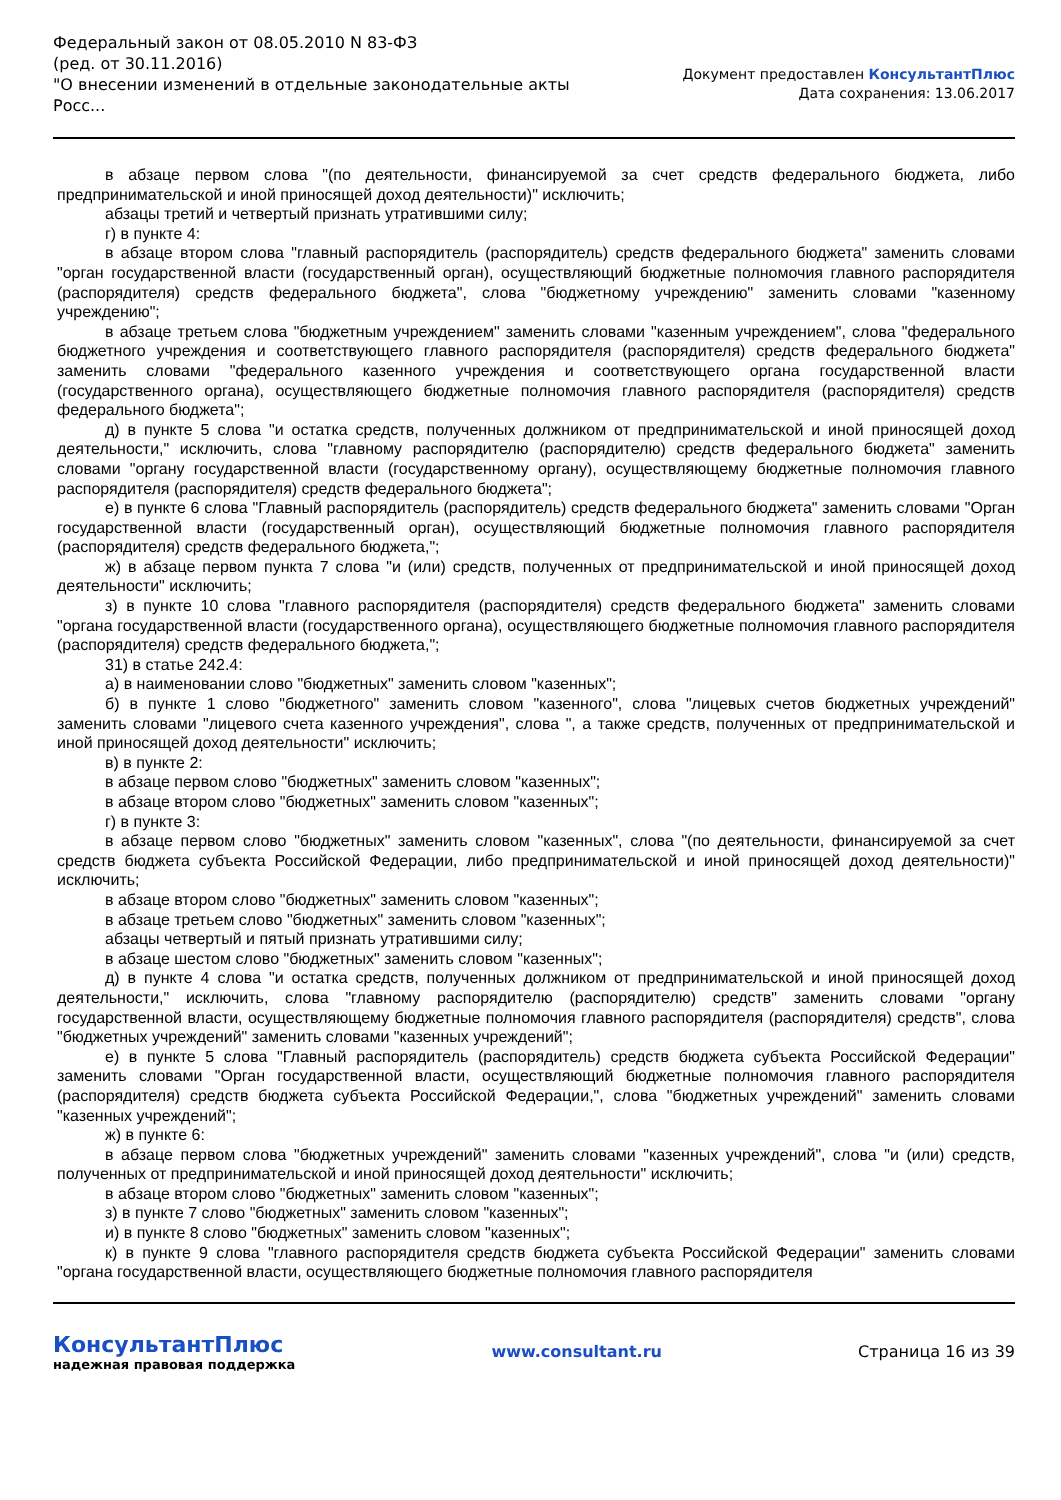Федеральный закон от 08.05.2010 N 83-ФЗ
(ред. от 30.11.2016)
"О внесении изменений в отдельные законодательные акты Росс...
Документ предоставлен КонсультантПлюс
Дата сохранения: 13.06.2017
в абзаце первом слова "(по деятельности, финансируемой за счет средств федерального бюджета, либо предпринимательской и иной приносящей доход деятельности)" исключить;
абзацы третий и четвертый признать утратившими силу;
г) в пункте 4:
в абзаце втором слова "главный распорядитель (распорядитель) средств федерального бюджета" заменить словами "орган государственной власти (государственный орган), осуществляющий бюджетные полномочия главного распорядителя (распорядителя) средств федерального бюджета", слова "бюджетному учреждению" заменить словами "казенному учреждению";
в абзаце третьем слова "бюджетным учреждением" заменить словами "казенным учреждением", слова "федерального бюджетного учреждения и соответствующего главного распорядителя (распорядителя) средств федерального бюджета" заменить словами "федерального казенного учреждения и соответствующего органа государственной власти (государственного органа), осуществляющего бюджетные полномочия главного распорядителя (распорядителя) средств федерального бюджета";
д) в пункте 5 слова "и остатка средств, полученных должником от предпринимательской и иной приносящей доход деятельности," исключить, слова "главному распорядителю (распорядителю) средств федерального бюджета" заменить словами "органу государственной власти (государственному органу), осуществляющему бюджетные полномочия главного распорядителя (распорядителя) средств федерального бюджета";
е) в пункте 6 слова "Главный распорядитель (распорядитель) средств федерального бюджета" заменить словами "Орган государственной власти (государственный орган), осуществляющий бюджетные полномочия главного распорядителя (распорядителя) средств федерального бюджета,";
ж) в абзаце первом пункта 7 слова "и (или) средств, полученных от предпринимательской и иной приносящей доход деятельности" исключить;
з) в пункте 10 слова "главного распорядителя (распорядителя) средств федерального бюджета" заменить словами "органа государственной власти (государственного органа), осуществляющего бюджетные полномочия главного распорядителя (распорядителя) средств федерального бюджета,";
31) в статье 242.4:
а) в наименовании слово "бюджетных" заменить словом "казенных";
б) в пункте 1 слово "бюджетного" заменить словом "казенного", слова "лицевых счетов бюджетных учреждений" заменить словами "лицевого счета казенного учреждения", слова ", а также средств, полученных от предпринимательской и иной приносящей доход деятельности" исключить;
в) в пункте 2:
в абзаце первом слово "бюджетных" заменить словом "казенных";
в абзаце втором слово "бюджетных" заменить словом "казенных";
г) в пункте 3:
в абзаце первом слово "бюджетных" заменить словом "казенных", слова "(по деятельности, финансируемой за счет средств бюджета субъекта Российской Федерации, либо предпринимательской и иной приносящей доход деятельности)" исключить;
в абзаце втором слово "бюджетных" заменить словом "казенных";
в абзаце третьем слово "бюджетных" заменить словом "казенных";
абзацы четвертый и пятый признать утратившими силу;
в абзаце шестом слово "бюджетных" заменить словом "казенных";
д) в пункте 4 слова "и остатка средств, полученных должником от предпринимательской и иной приносящей доход деятельности," исключить, слова "главному распорядителю (распорядителю) средств" заменить словами "органу государственной власти, осуществляющему бюджетные полномочия главного распорядителя (распорядителя) средств", слова "бюджетных учреждений" заменить словами "казенных учреждений";
е) в пункте 5 слова "Главный распорядитель (распорядитель) средств бюджета субъекта Российской Федерации" заменить словами "Орган государственной власти, осуществляющий бюджетные полномочия главного распорядителя (распорядителя) средств бюджета субъекта Российской Федерации,", слова "бюджетных учреждений" заменить словами "казенных учреждений";
ж) в пункте 6:
в абзаце первом слова "бюджетных учреждений" заменить словами "казенных учреждений", слова "и (или) средств, полученных от предпринимательской и иной приносящей доход деятельности" исключить;
в абзаце втором слово "бюджетных" заменить словом "казенных";
з) в пункте 7 слово "бюджетных" заменить словом "казенных";
и) в пункте 8 слово "бюджетных" заменить словом "казенных";
к) в пункте 9 слова "главного распорядителя средств бюджета субъекта Российской Федерации" заменить словами "органа государственной власти, осуществляющего бюджетные полномочия главного распорядителя
КонсультантПлюс
надежная правовая поддержка
www.consultant.ru Страница 16 из 39